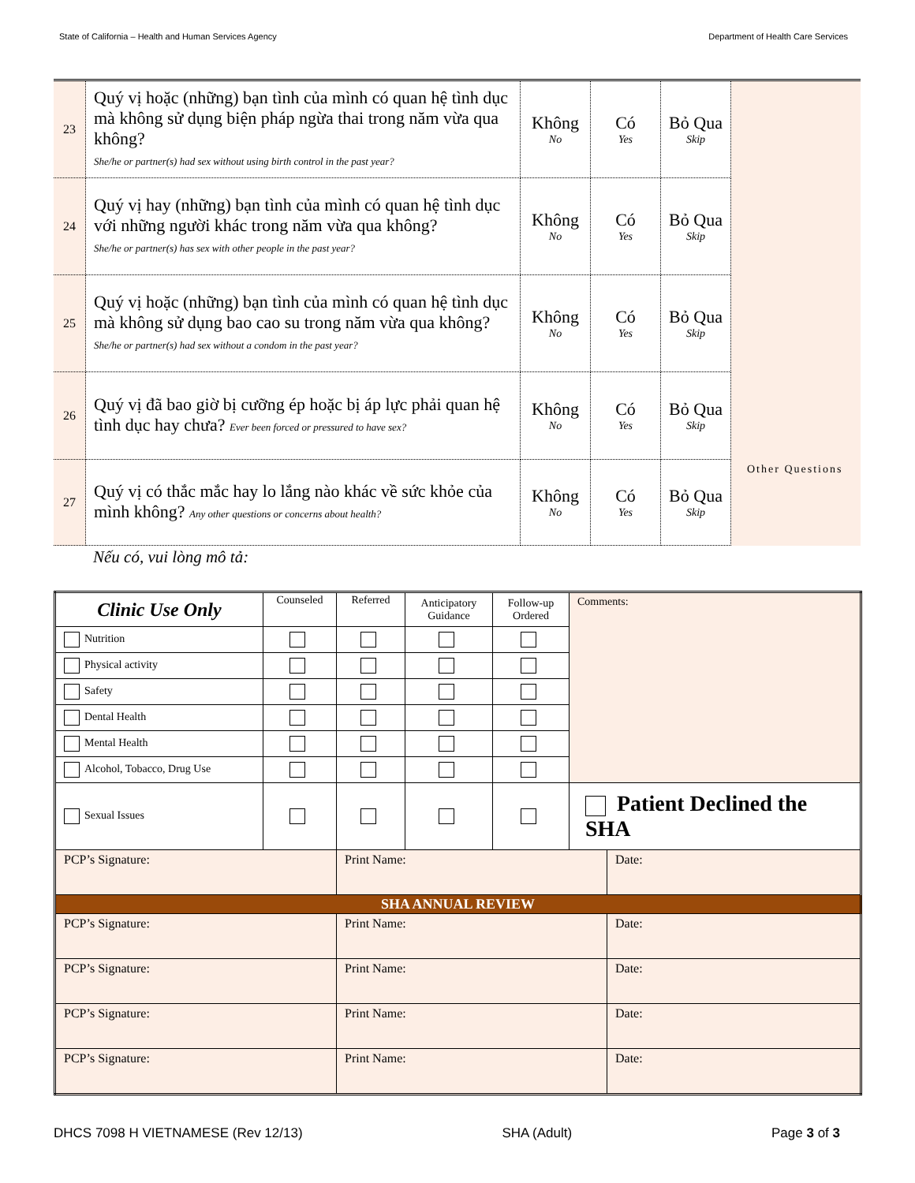State of California – Health and Human Services Agency Department of Health Care Services
| 23 | Quý vị hoặc (những) bạn tình của mình có quan hệ tình dục mà không sử dụng biện pháp ngừa thai trong năm vừa qua không? She/he or partner(s) had sex without using birth control in the past year? | Không No | Có Yes | Bỏ Qua Skip | |
| 24 | Quý vị hay (những) bạn tình của mình có quan hệ tình dục với những người khác trong năm vừa qua không? She/he or partner(s) has sex with other people in the past year? | Không No | Có Yes | Bỏ Qua Skip | |
| 25 | Quý vị hoặc (những) bạn tình của mình có quan hệ tình dục mà không sử dụng bao cao su trong năm vừa qua không? She/he or partner(s) had sex without a condom in the past year? | Không No | Có Yes | Bỏ Qua Skip | |
| 26 | Quý vị đã bao giờ bị cưỡng ép hoặc bị áp lực phải quan hệ tình dục hay chưa? Ever been forced or pressured to have sex? | Không No | Có Yes | Bỏ Qua Skip | |
| 27 | Quý vị có thắc mắc hay lo lắng nào khác về sức khỏe của mình không? Any other questions or concerns about health? | Không No | Có Yes | Bỏ Qua Skip | Other Questions |
Nếu có, vui lòng mô tả:
| Clinic Use Only | Counseled | Referred | Anticipatory Guidance | Follow-up Ordered | Comments: | |
| --- | --- | --- | --- | --- | --- | --- |
| Nutrition | | | | | | |
| Physical activity | | | | | | |
| Safety | | | | | | |
| Dental Health | | | | | | |
| Mental Health | | | | | | |
| Alcohol, Tobacco, Drug Use | | | | | | |
| Sexual Issues | | | | | Patient Declined the SHA | |
| PCP’s Signature: | | Print Name: | | | | Date: |
| SHA ANNUAL REVIEW | | | | | | |
| PCP’s Signature: | | Print Name: | | | | Date: |
| PCP’s Signature: | | Print Name: | | | | Date: |
| PCP’s Signature: | | Print Name: | | | | Date: |
| PCP’s Signature: | | Print Name: | | | | Date: |
DHCS 7098 H VIETNAMESE (Rev 12/13) SHA (Adult) Page 3 of 3